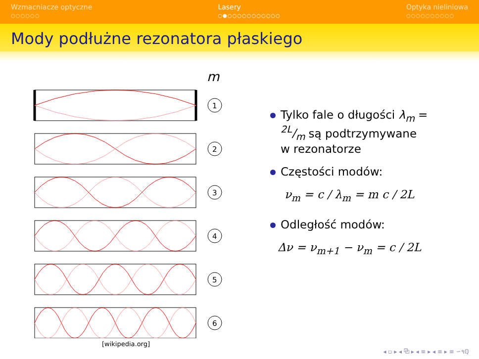Wzmacniacze optyczne
○○○○○○
Lasery
○●○○○○○○○○○○○
Optyka nieliniowa
○○○○○○○○○○
Mody podłużne rezonatora płaskiego
m
1
2
3
4
5
6
[wikipedia.org]
Tylko fale o długości λ<sub>m</sub> = 2L/m są podtrzymywane w rezonatorze
Częstości modów:
ν<sub>m</sub> = c / λ<sub>m</sub> = m c / 2L
Odległość modów:
Δν = ν<sub>m+1</sub> − ν<sub>m</sub> = c / 2L
◂ ▫ ▸ ◂ ⧉ ▸ ◂ ≡ ▸ ◂ ≡ ▸ ≡ ∽૧ℚ